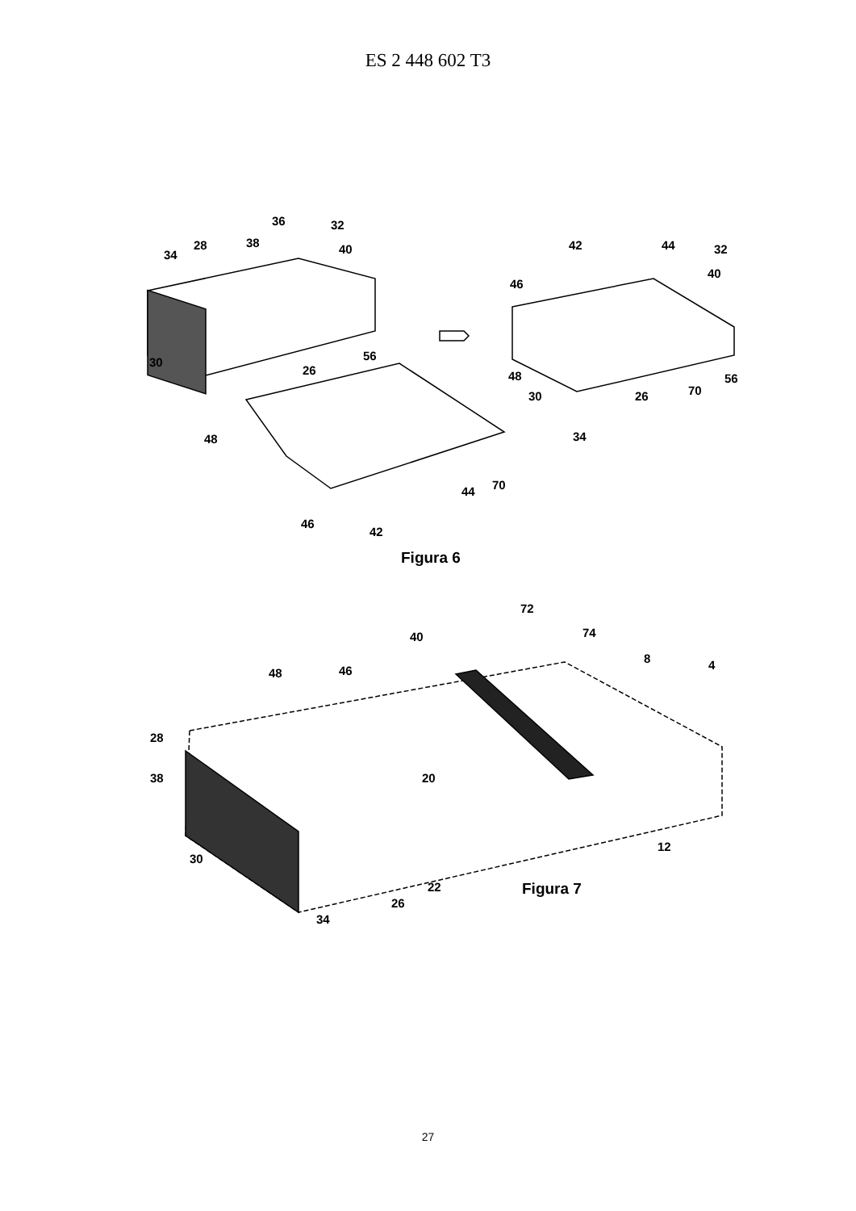ES 2 448 602 T3
34
28 38
36 32
40
30
26
56
42 44 32
40
46
48
30 26 70
56
34 48
44 70
46
42
Figura 6
72
74 40
8 4
48 46
28
38 20
30
12
22 Figura 7
26
34
27